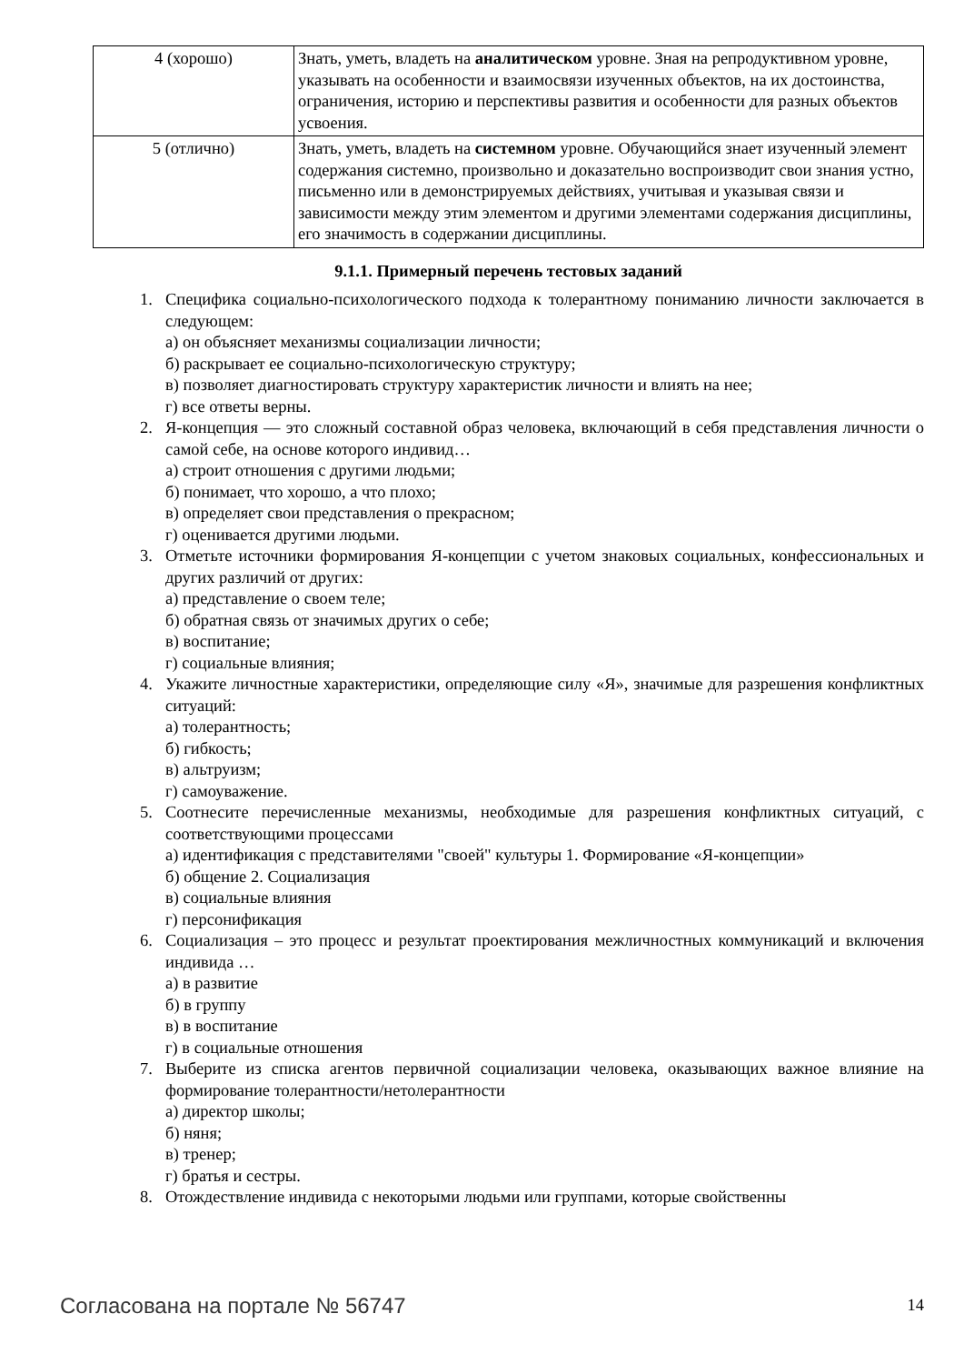| 4 (хорошо) | Знать, уметь, владеть на аналитическом уровне. Зная на репродуктивном уровне, указывать на особенности и взаимосвязи изученных объектов, на их достоинства, ограничения, историю и перспективы развития и особенности для разных объектов усвоения. |
| 5 (отлично) | Знать, уметь, владеть на системном уровне. Обучающийся знает изученный элемент содержания системно, произвольно и доказательно воспроизводит свои знания устно, письменно или в демонстрируемых действиях, учитывая и указывая связи и зависимости между этим элементом и другими элементами содержания дисциплины, его значимость в содержании дисциплины. |
9.1.1. Примерный перечень тестовых заданий
1. Специфика социально-психологического подхода к толерантному пониманию личности заключается в следующем:
а) он объясняет механизмы социализации личности;
б) раскрывает ее социально-психологическую структуру;
в) позволяет диагностировать структуру характеристик личности и влиять на нее;
г) все ответы верны.
2. Я-концепция — это сложный составной образ человека, включающий в себя представления личности о самой себе, на основе которого индивид…
а) строит отношения с другими людьми;
б) понимает, что хорошо, а что плохо;
в) определяет свои представления о прекрасном;
г) оценивается другими людьми.
3. Отметьте источники формирования Я-концепции с учетом знаковых социальных, конфессиональных и других различий от других:
а) представление о своем теле;
б) обратная связь от значимых других о себе;
в) воспитание;
г) социальные влияния;
4. Укажите личностные характеристики, определяющие силу «Я», значимые для разрешения конфликтных ситуаций:
а) толерантность;
б) гибкость;
в) альтруизм;
г) самоуважение.
5. Соотнесите перечисленные механизмы, необходимые для разрешения конфликтных ситуаций, с соответствующими процессами
а) идентификация с представителями "своей" культуры 1. Формирование «Я-концепции»
б) общение 2. Социализация
в) социальные влияния
г) персонификация
6. Социализация – это процесс и результат проектирования межличностных коммуникаций и включения индивида …
а) в развитие
б) в группу
в) в воспитание
г) в социальные отношения
7. Выберите из списка агентов первичной социализации человека, оказывающих важное влияние на формирование толерантности/нетолерантности
а) директор школы;
б) няня;
в) тренер;
г) братья и сестры.
8. Отождествление индивида с некоторыми людьми или группами, которые свойственны
Согласована на портале № 56747 14